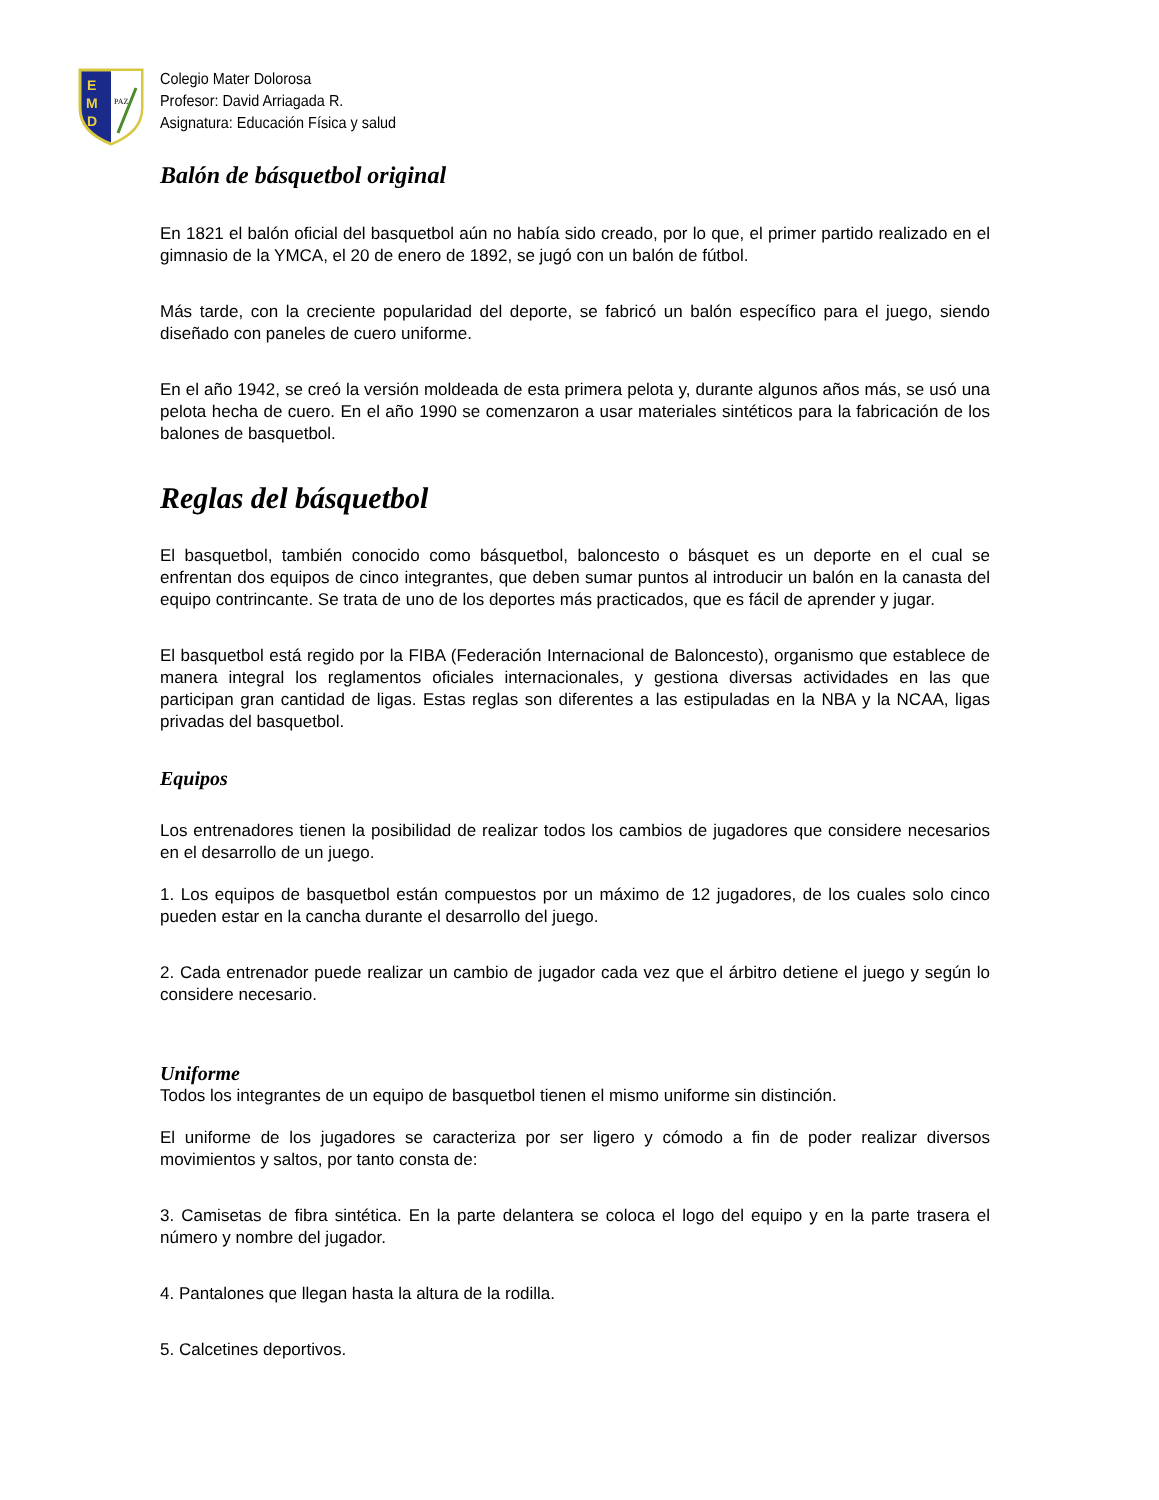E
M
D
PAZ
Colegio Mater Dolorosa
Profesor: David Arriagada R.
Asignatura: Educación Física y salud
Balón de básquetbol original
En 1821 el balón oficial del basquetbol aún no había sido creado, por lo que, el primer partido realizado en el gimnasio de la YMCA, el 20 de enero de 1892, se jugó con un balón de fútbol.
Más tarde, con la creciente popularidad del deporte, se fabricó un balón específico para el juego, siendo diseñado con paneles de cuero uniforme.
En el año 1942, se creó la versión moldeada de esta primera pelota y, durante algunos años más, se usó una pelota hecha de cuero. En el año 1990 se comenzaron a usar materiales sintéticos para la fabricación de los balones de basquetbol.
Reglas del básquetbol
El basquetbol, también conocido como básquetbol, baloncesto o básquet es un deporte en el cual se enfrentan dos equipos de cinco integrantes, que deben sumar puntos al introducir un balón en la canasta del equipo contrincante. Se trata de uno de los deportes más practicados, que es fácil de aprender y jugar.
El basquetbol está regido por la FIBA (Federación Internacional de Baloncesto), organismo que establece de manera integral los reglamentos oficiales internacionales, y gestiona diversas actividades en las que participan gran cantidad de ligas. Estas reglas son diferentes a las estipuladas en la NBA y la NCAA, ligas privadas del basquetbol.
Equipos
Los entrenadores tienen la posibilidad de realizar todos los cambios de jugadores que considere necesarios en el desarrollo de un juego.
1. Los equipos de basquetbol están compuestos por un máximo de 12 jugadores, de los cuales solo cinco pueden estar en la cancha durante el desarrollo del juego.
2. Cada entrenador puede realizar un cambio de jugador cada vez que el árbitro detiene el juego y según lo considere necesario.
Uniforme
Todos los integrantes de un equipo de basquetbol tienen el mismo uniforme sin distinción.
El uniforme de los jugadores se caracteriza por ser ligero y cómodo a fin de poder realizar diversos movimientos y saltos, por tanto consta de:
3. Camisetas de fibra sintética. En la parte delantera se coloca el logo del equipo y en la parte trasera el número y nombre del jugador.
4. Pantalones que llegan hasta la altura de la rodilla.
5. Calcetines deportivos.